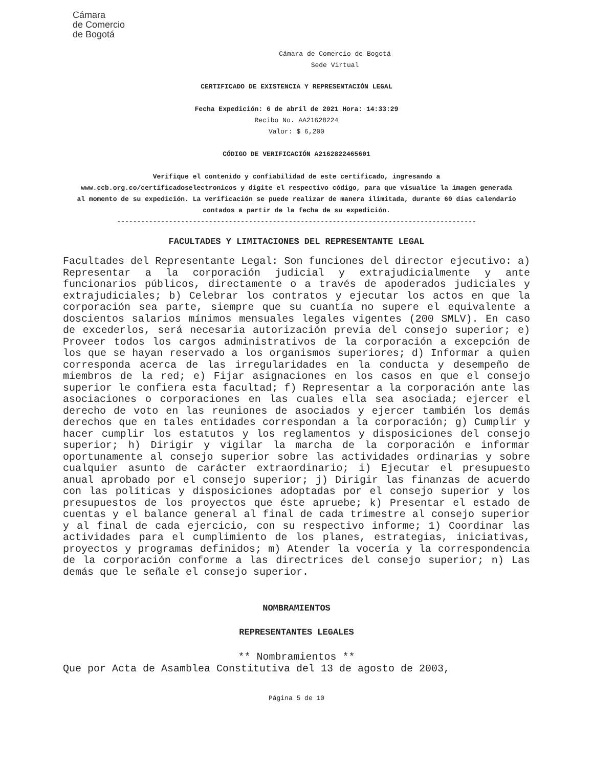Cámara
de Comercio
de Bogotá
Cámara de Comercio de Bogotá
Sede Virtual
CERTIFICADO DE EXISTENCIA Y REPRESENTACIÓN LEGAL
Fecha Expedición: 6 de abril de 2021 Hora: 14:33:29
Recibo No. AA21628224
Valor: $ 6,200
CÓDIGO DE VERIFICACIÓN A2162822465601
Verifique el contenido y confiabilidad de este certificado, ingresando a www.ccb.org.co/certificadoselectronicos y digite el respectivo código, para que visualice la imagen generada al momento de su expedición. La verificación se puede realizar de manera ilimitada, durante 60 días calendario contados a partir de la fecha de su expedición.
------------------------------------------------------------------------------------------
FACULTADES Y LIMITACIONES DEL REPRESENTANTE LEGAL
Facultades del Representante Legal: Son funciones del director ejecutivo: a) Representar a la corporación judicial y extrajudicialmente y ante funcionarios públicos, directamente o a través de apoderados judiciales y extrajudiciales; b) Celebrar los contratos y ejecutar los actos en que la corporación sea parte, siempre que su cuantía no supere el equivalente a doscientos salarios mínimos mensuales legales vigentes (200 SMLV). En caso de excederlos, será necesaria autorización previa del consejo superior; e) Proveer todos los cargos administrativos de la corporación a excepción de los que se hayan reservado a los organismos superiores; d) Informar a quien corresponda acerca de las irregularidades en la conducta y desempeño de miembros de la red; e) Fijar asignaciones en los casos en que el consejo superior le confiera esta facultad; f) Representar a la corporación ante las asociaciones o corporaciones en las cuales ella sea asociada; ejercer el derecho de voto en las reuniones de asociados y ejercer también los demás derechos que en tales entidades correspondan a la corporación; g) Cumplir y hacer cumplir los estatutos y los reglamentos y disposiciones del consejo superior; h) Dirigir y vigilar la marcha de la corporación e informar oportunamente al consejo superior sobre las actividades ordinarias y sobre cualquier asunto de carácter extraordinario; i) Ejecutar el presupuesto anual aprobado por el consejo superior; j) Dirigir las finanzas de acuerdo con las políticas y disposiciones adoptadas por el consejo superior y los presupuestos de los proyectos que éste apruebe; k) Presentar el estado de cuentas y el balance general al final de cada trimestre al consejo superior y al final de cada ejercicio, con su respectivo informe; 1) Coordinar las actividades para el cumplimiento de los planes, estrategias, iniciativas, proyectos y programas definidos; m) Atender la vocería y la correspondencia de la corporación conforme a las directrices del consejo superior; n) Las demás que le señale el consejo superior.
NOMBRAMIENTOS
REPRESENTANTES LEGALES
** Nombramientos **
Que por Acta de Asamblea Constitutiva del 13 de agosto de 2003,
Página 5 de 10